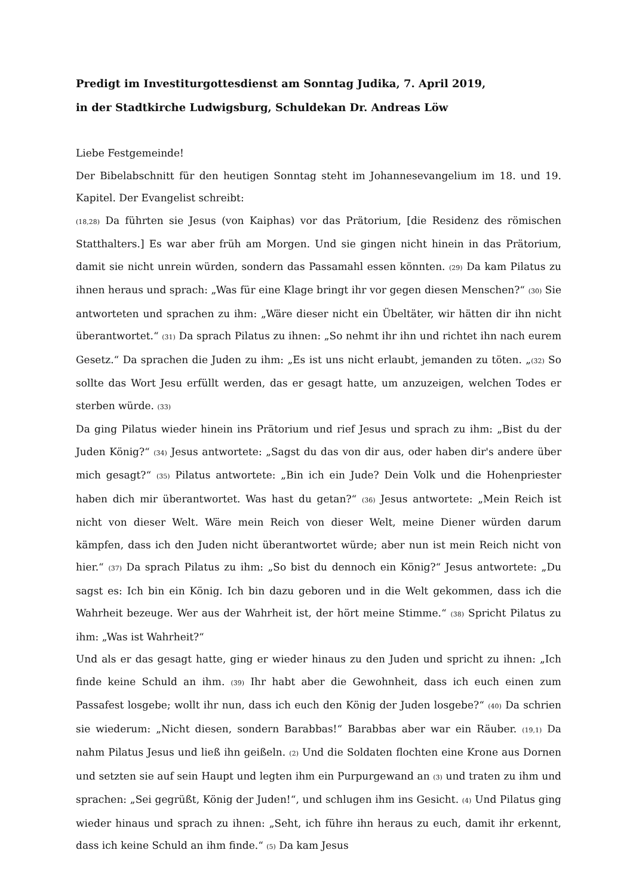Predigt im Investiturgottesdienst am Sonntag Judika, 7. April 2019,
in der Stadtkirche Ludwigsburg, Schuldekan Dr. Andreas Löw
Liebe Festgemeinde!
Der Bibelabschnitt für den heutigen Sonntag steht im Johannesevangelium im 18. und 19. Kapitel. Der Evangelist schreibt:
(18,28) Da führten sie Jesus (von Kaiphas) vor das Prätorium, [die Residenz des römischen Statthalters.] Es war aber früh am Morgen. Und sie gingen nicht hinein in das Prätorium, damit sie nicht unrein würden, sondern das Passamahl essen könnten. (29) Da kam Pilatus zu ihnen heraus und sprach: „Was für eine Klage bringt ihr vor gegen diesen Menschen?“ (30) Sie antworteten und sprachen zu ihm: „Wäre dieser nicht ein Übeltäter, wir hätten dir ihn nicht überantwortet.“ (31) Da sprach Pilatus zu ihnen: „So nehmt ihr ihn und richtet ihn nach eurem Gesetz.“ Da sprachen die Juden zu ihm: „Es ist uns nicht erlaubt, jemanden zu töten. „(32) So sollte das Wort Jesu erfüllt werden, das er gesagt hatte, um anzuzeigen, welchen Todes er sterben würde. (33)
Da ging Pilatus wieder hinein ins Prätorium und rief Jesus und sprach zu ihm: „Bist du der Juden König?“ (34) Jesus antwortete: „Sagst du das von dir aus, oder haben dir's andere über mich gesagt?“ (35) Pilatus antwortete: „Bin ich ein Jude? Dein Volk und die Hohenpriester haben dich mir überantwortet. Was hast du getan?“ (36) Jesus antwortete: „Mein Reich ist nicht von dieser Welt. Wäre mein Reich von dieser Welt, meine Diener würden darum kämpfen, dass ich den Juden nicht überantwortet würde; aber nun ist mein Reich nicht von hier.“ (37) Da sprach Pilatus zu ihm: „So bist du dennoch ein König?“ Jesus antwortete: „Du sagst es: Ich bin ein König. Ich bin dazu geboren und in die Welt gekommen, dass ich die Wahrheit bezeuge. Wer aus der Wahrheit ist, der hört meine Stimme.“ (38) Spricht Pilatus zu ihm: „Was ist Wahrheit?“
Und als er das gesagt hatte, ging er wieder hinaus zu den Juden und spricht zu ihnen: „Ich finde keine Schuld an ihm. (39) Ihr habt aber die Gewohnheit, dass ich euch einen zum Passafest losgebe; wollt ihr nun, dass ich euch den König der Juden losgebe?“ (40) Da schrien sie wiederum: „Nicht diesen, sondern Barabbas!“ Barabbas aber war ein Räuber. (19,1) Da nahm Pilatus Jesus und ließ ihn geißeln. (2) Und die Soldaten flochten eine Krone aus Dornen und setzten sie auf sein Haupt und legten ihm ein Purpurgewand an (3) und traten zu ihm und sprachen: „Sei gegrüßt, König der Juden!“, und schlugen ihm ins Gesicht. (4) Und Pilatus ging wieder hinaus und sprach zu ihnen: „Seht, ich führe ihn heraus zu euch, damit ihr erkennt, dass ich keine Schuld an ihm finde.“ (5) Da kam Jesus